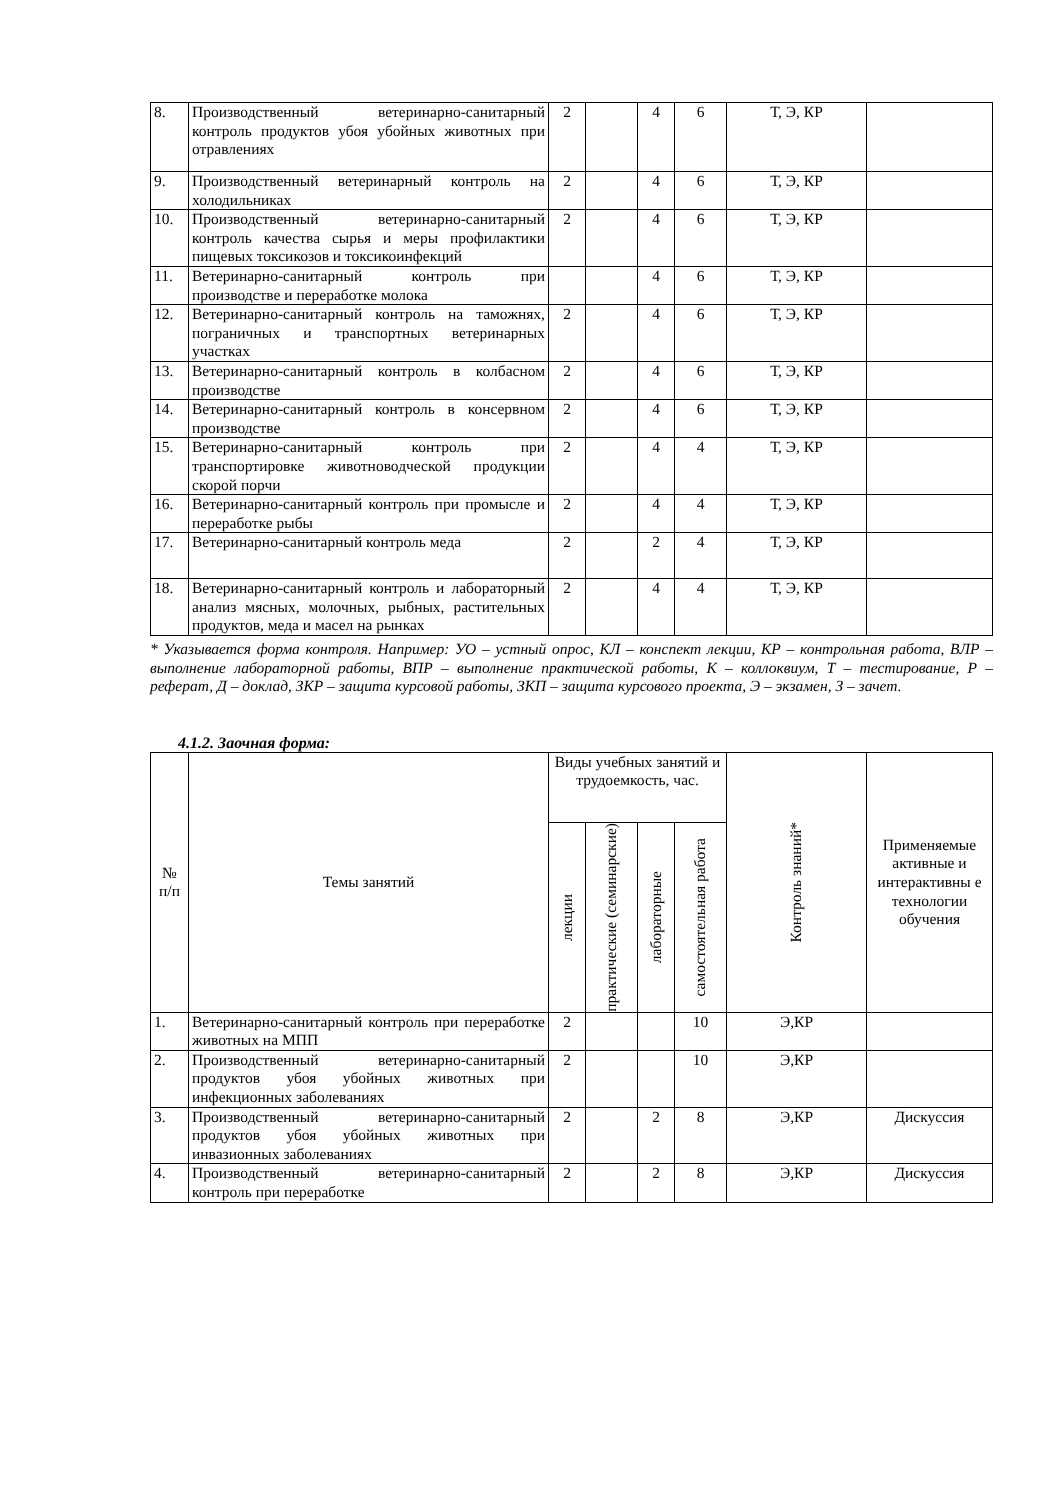| 8. | Производственный ветеринарно-санитарный контроль продуктов убоя убойных животных при отравлениях | 2 | | 4 | 6 | Т, Э, КР | |
| 9. | Производственный ветеринарный контроль на холодильниках | 2 | | 4 | 6 | Т, Э, КР | |
| 10. | Производственный ветеринарно-санитарный контроль качества сырья и меры профилактики пищевых токсикозов и токсикоинфекций | 2 | | 4 | 6 | Т, Э, КР | |
| 11. | Ветеринарно-санитарный контроль при производстве и переработке молока | | | 4 | 6 | Т, Э, КР | |
| 12. | Ветеринарно-санитарный контроль на таможнях, пограничных и транспортных ветеринарных участках | 2 | | 4 | 6 | Т, Э, КР | |
| 13. | Ветеринарно-санитарный контроль в колбасном производстве | 2 | | 4 | 6 | Т, Э, КР | |
| 14. | Ветеринарно-санитарный контроль в консервном производстве | 2 | | 4 | 6 | Т, Э, КР | |
| 15. | Ветеринарно-санитарный контроль при транспортировке животноводческой продукции скорой порчи | 2 | | 4 | 4 | Т, Э, КР | |
| 16. | Ветеринарно-санитарный контроль при промысле и переработке рыбы | 2 | | 4 | 4 | Т, Э, КР | |
| 17. | Ветеринарно-санитарный контроль меда | 2 | | 2 | 4 | Т, Э, КР | |
| 18. | Ветеринарно-санитарный контроль и лабораторный анализ мясных, молочных, рыбных, растительных продуктов, меда и масел на рынках | 2 | | 4 | 4 | Т, Э, КР | |
* Указывается форма контроля. Например: УО – устный опрос, КЛ – конспект лекции, КР – контрольная работа, ВЛР – выполнение лабораторной работы, ВПР – выполнение практической работы, К – коллоквиум, Т – тестирование, Р – реферат, Д – доклад, ЗКР – защита курсовой работы, ЗКП – защита курсового проекта, Э – экзамен, З – зачет.
4.1.2. Заочная форма:
| № п/п | Темы занятий | Виды учебных занятий и трудоемкость, час. | | | | Контроль знаний* | Применяемые активные и интерактивны е технологии обучения |
| --- | --- | --- | --- | --- | --- | --- | --- |
| | | лекции | практические (семинарские) | лабораторные | самостоятельная работа | | |
| 1. | Ветеринарно-санитарный контроль при переработке животных на МПП | 2 | | | 10 | Э,КР | |
| 2. | Производственный ветеринарно-санитарный продуктов убоя убойных животных при инфекционных заболеваниях | 2 | | | 10 | Э,КР | |
| 3. | Производственный ветеринарно-санитарный продуктов убоя убойных животных при инвазионных заболеваниях | 2 | | 2 | 8 | Э,КР | Дискуссия |
| 4. | Производственный ветеринарно-санитарный контроль при переработке | 2 | | 2 | 8 | Э,КР | Дискуссия |